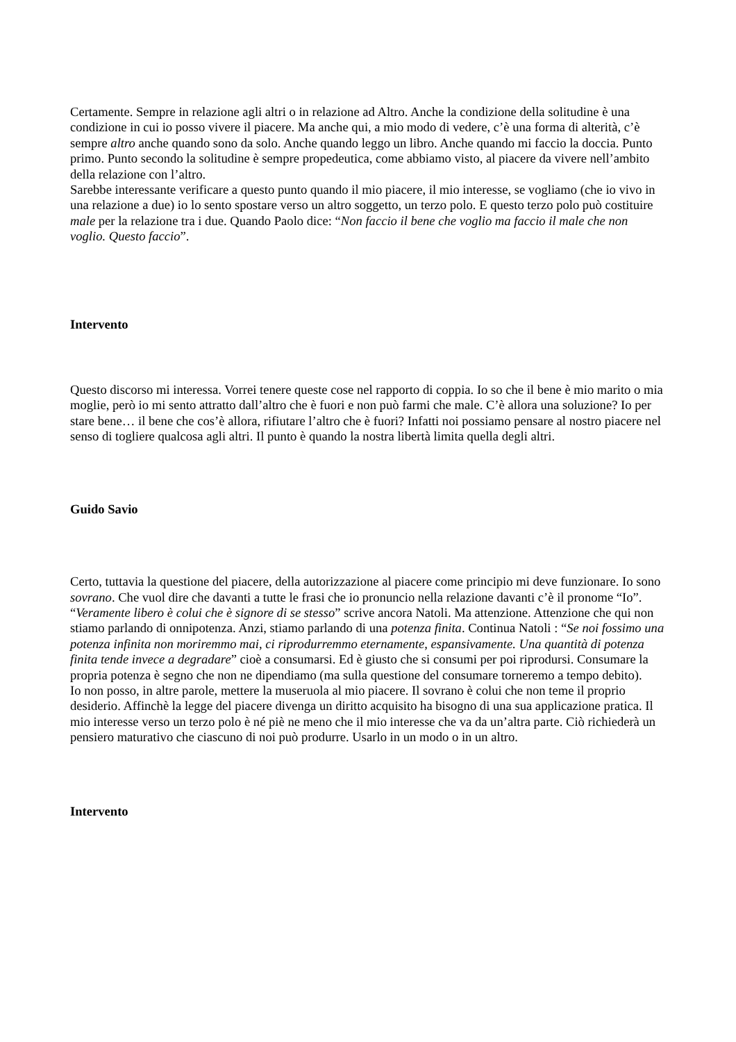Certamente. Sempre in relazione agli altri o in relazione ad Altro. Anche la condizione della solitudine è una condizione in cui io posso vivere il piacere. Ma anche qui, a mio modo di vedere, c’è una forma di alterità, c’è sempre altro anche quando sono da solo. Anche quando leggo un libro. Anche quando mi faccio la doccia. Punto primo. Punto secondo la solitudine è sempre propedeutica, come abbiamo visto, al piacere da vivere nell’ambito della relazione con l’altro.
Sarebbe interessante verificare a questo punto quando il mio piacere, il mio interesse, se vogliamo (che io vivo in una relazione a due) io lo sento spostare verso un altro soggetto, un terzo polo. E questo terzo polo può costituire male per la relazione tra i due. Quando Paolo dice: “Non faccio il bene che voglio ma faccio il male che non voglio. Questo faccio”.
Intervento
Questo discorso mi interessa. Vorrei tenere queste cose nel rapporto di coppia. Io so che il bene è mio marito o mia moglie, però io mi sento attratto dall’altro che è fuori e non può farmi che male. C’è allora una soluzione? Io per stare bene… il bene che cos’è allora, rifiutare l’altro che è fuori? Infatti noi possiamo pensare al nostro piacere nel senso di togliere qualcosa agli altri. Il punto è quando la nostra libertà limita quella degli altri.
Guido Savio
Certo, tuttavia la questione del piacere, della autorizzazione al piacere come principio mi deve funzionare. Io sono sovrano. Che vuol dire che davanti a tutte le frasi che io pronuncio nella relazione davanti c’è il pronome “Io”. “Veramente libero è colui che è signore di se stesso” scrive ancora Natoli. Ma attenzione. Attenzione che qui non stiamo parlando di onnipotenza. Anzi, stiamo parlando di una potenza finita. Continua Natoli : “Se noi fossimo una potenza infinita non moriremmo mai, ci riprodurremmo eternamente, espansivamente. Una quantità di potenza finita tende invece a degradare” cioè a consumarsi. Ed è giusto che si consumi per poi riprodursi. Consumare la propria potenza è segno che non ne dipendiamo (ma sulla questione del consumare torneremo a tempo debito).
Io non posso, in altre parole, mettere la museruola al mio piacere. Il sovrano è colui che non teme il proprio desiderio. Affinchè la legge del piacere divenga un diritto acquisito ha bisogno di una sua applicazione pratica. Il mio interesse verso un terzo polo è né piè ne meno che il mio interesse che va da un’altra parte. Ciò richiederà un pensiero maturativo che ciascuno di noi può produrre. Usarlo in un modo o in un altro.
Intervento